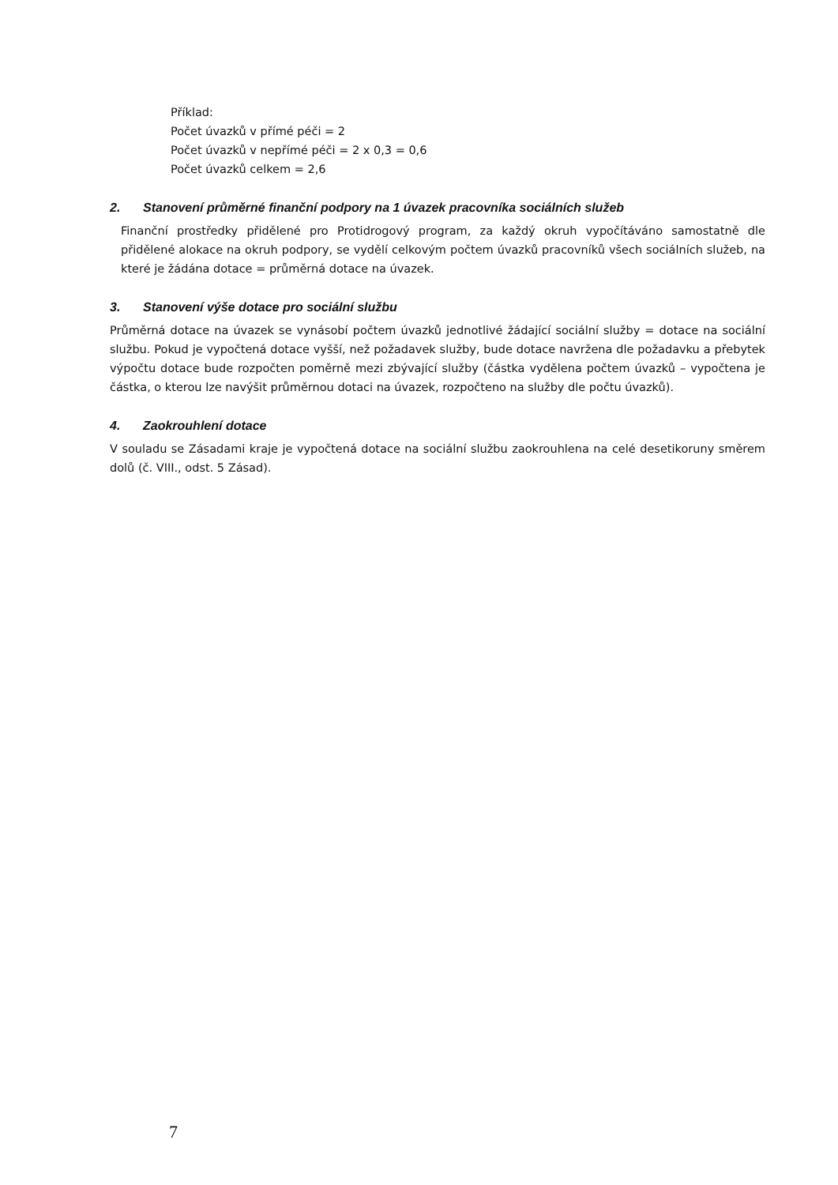Příklad:
Počet úvazků v přímé péči = 2
Počet úvazků v nepřímé péči = 2 x 0,3 = 0,6
Počet úvazků celkem = 2,6
2. Stanovení průměrné finanční podpory na 1 úvazek pracovníka sociálních služeb
Finanční prostředky přidělené pro Protidrogový program, za každý okruh vypočítáváno samostatně dle přidělené alokace na okruh podpory, se vydělí celkovým počtem úvazků pracovníků všech sociálních služeb, na které je žádána dotace = průměrná dotace na úvazek.
3. Stanovení výše dotace pro sociální službu
Průměrná dotace na úvazek se vynásobí počtem úvazků jednotlivé žádající sociální služby = dotace na sociální službu. Pokud je vypočtená dotace vyšší, než požadavek služby, bude dotace navržena dle požadavku a přebytek výpočtu dotace bude rozpočten poměrně mezi zbývající služby (částka vydělena počtem úvazků – vypočtena je částka, o kterou lze navýšit průměrnou dotaci na úvazek, rozpočteno na služby dle počtu úvazků).
4. Zaokrouhlení dotace
V souladu se Zásadami kraje je vypočtená dotace na sociální službu zaokrouhlena na celé desetikoruny směrem dolů (č. VIII., odst. 5 Zásad).
7